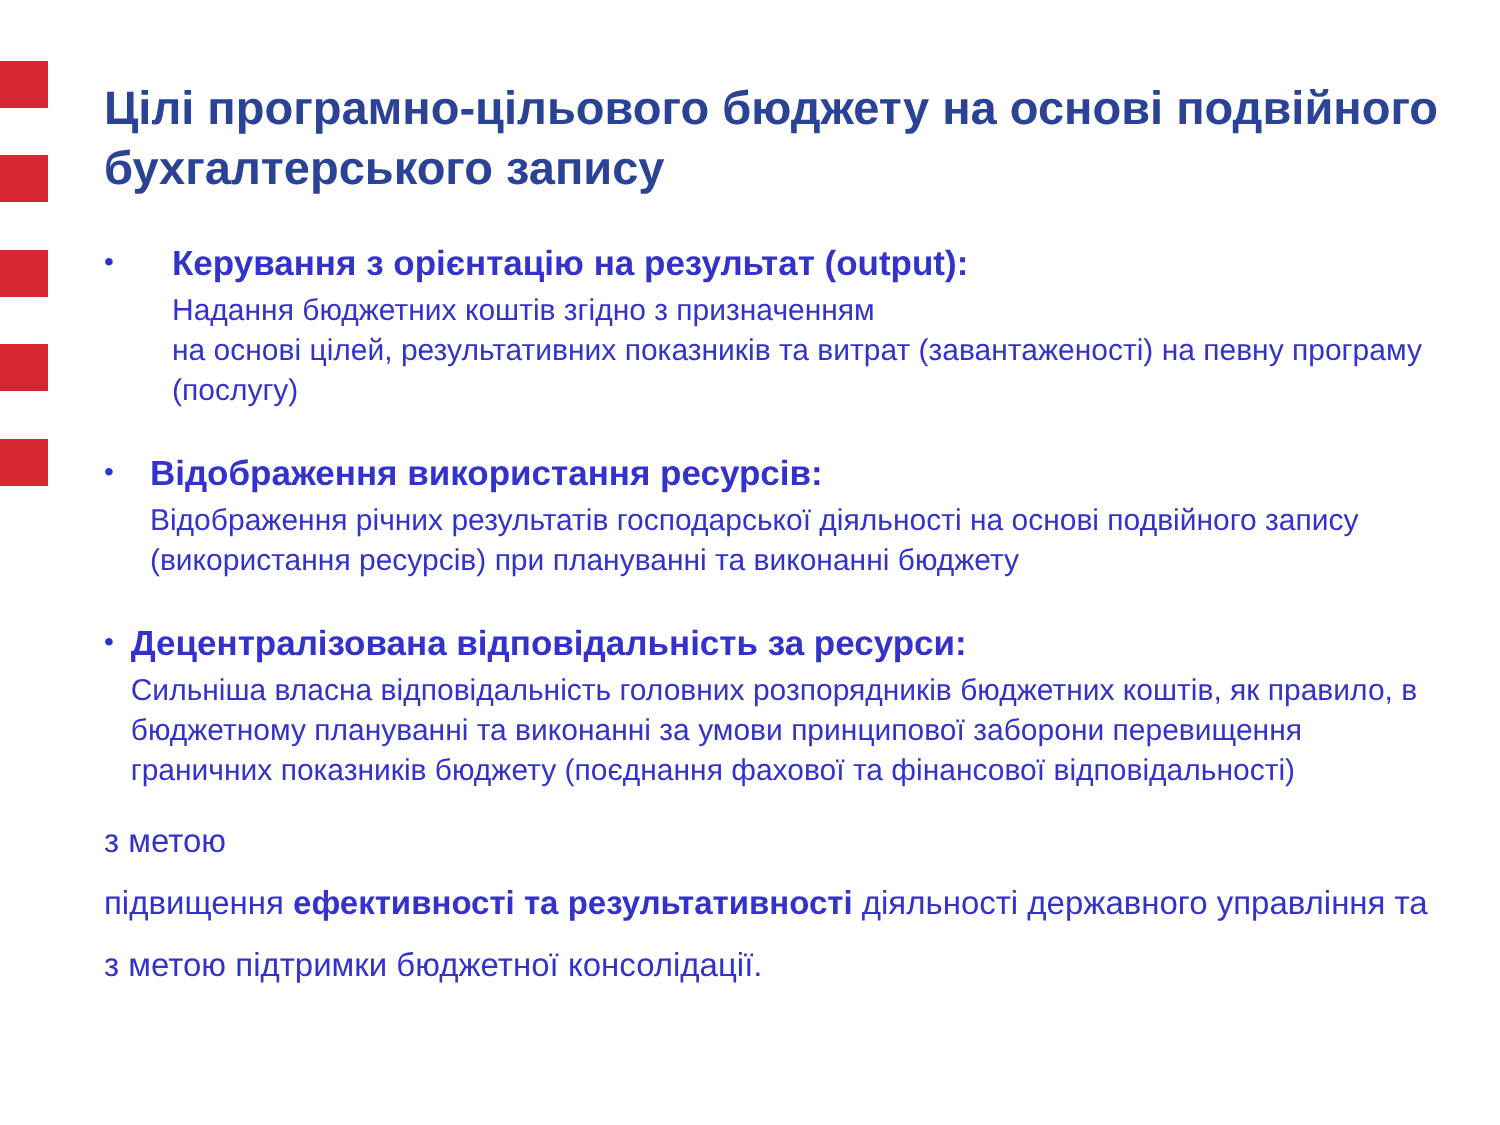Цілі програмно-цільового бюджету на основі подвійного бухгалтерського запису
•
Керування з орієнтацію на результат (output):
Надання бюджетних коштів згідно з призначенням
на основі цілей, результативних показників та витрат (завантаженості) на певну програму (послугу)
•
Відображення використання ресурсів:
Відображення річних результатів господарської діяльності на основі подвійного запису (використання ресурсів) при плануванні та виконанні бюджету
•
Децентралізована відповідальність за ресурси:
Сильніша власна відповідальність головних розпорядників бюджетних коштів, як правило, в бюджетному плануванні та виконанні за умови принципової заборони перевищення граничних показників бюджету (поєднання фахової та фінансової відповідальності)
з метою
підвищення ефективності та результативності діяльності державного управління та з метою підтримки бюджетної консолідації.